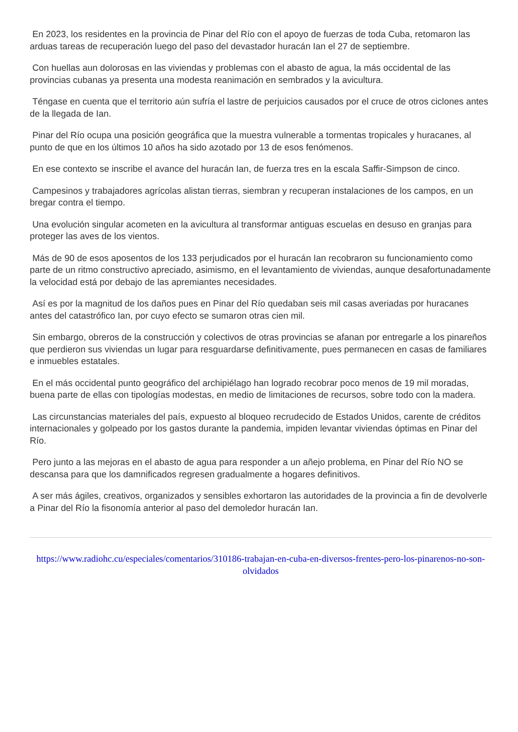En 2023, los residentes en la provincia de Pinar del Río con el apoyo de fuerzas de toda Cuba, retomaron las arduas tareas de recuperación luego del paso del devastador huracán Ian el 27 de septiembre.
Con huellas aun dolorosas en las viviendas y problemas con el abasto de agua, la más occidental de las provincias cubanas ya presenta una modesta reanimación en sembrados y la avicultura.
Téngase en cuenta que el territorio aún sufría el lastre de perjuicios causados por el cruce de otros ciclones antes de la llegada de Ian.
Pinar del Río ocupa una posición geográfica que la muestra vulnerable a tormentas tropicales y huracanes, al punto de que en los últimos 10 años ha sido azotado por 13 de esos fenómenos.
En ese contexto se inscribe el avance del huracán Ian, de fuerza tres en la escala Saffir-Simpson de cinco.
Campesinos y trabajadores agrícolas alistan tierras, siembran y recuperan instalaciones de los campos, en un bregar contra el tiempo.
Una evolución singular acometen en la avicultura al transformar antiguas escuelas en desuso en granjas para proteger las aves de los vientos.
Más de 90 de esos aposentos de los 133 perjudicados por el huracán Ian recobraron su funcionamiento como parte de un ritmo constructivo apreciado, asimismo, en el levantamiento de viviendas, aunque desafortunadamente la velocidad está por debajo de las apremiantes necesidades.
Así es por la magnitud de los daños pues en Pinar del Río quedaban seis mil casas averiadas por huracanes antes del catastrófico Ian, por cuyo efecto se sumaron otras cien mil.
Sin embargo, obreros de la construcción y colectivos de otras provincias se afanan por entregarle a los pinareños que perdieron sus viviendas un lugar para resguardarse definitivamente, pues permanecen en casas de familiares e inmuebles estatales.
En el más occidental punto geográfico del archipiélago han logrado recobrar poco menos de 19 mil moradas, buena parte de ellas con tipologías modestas, en medio de limitaciones de recursos, sobre todo con la madera.
Las circunstancias materiales del país, expuesto al bloqueo recrudecido de Estados Unidos, carente de créditos internacionales y golpeado por los gastos durante la pandemia, impiden levantar viviendas óptimas en Pinar del Río.
Pero junto a las mejoras en el abasto de agua para responder a un añejo problema, en Pinar del Río NO se descansa para que los damnificados regresen gradualmente a hogares definitivos.
A ser más ágiles, creativos, organizados y sensibles exhortaron las autoridades de la provincia a fin de devolverle a Pinar del Río la fisonomía anterior al paso del demoledor huracán Ian.
https://www.radiohc.cu/especiales/comentarios/310186-trabajan-en-cuba-en-diversos-frentes-pero-los-pinarenos-no-son-olvidados